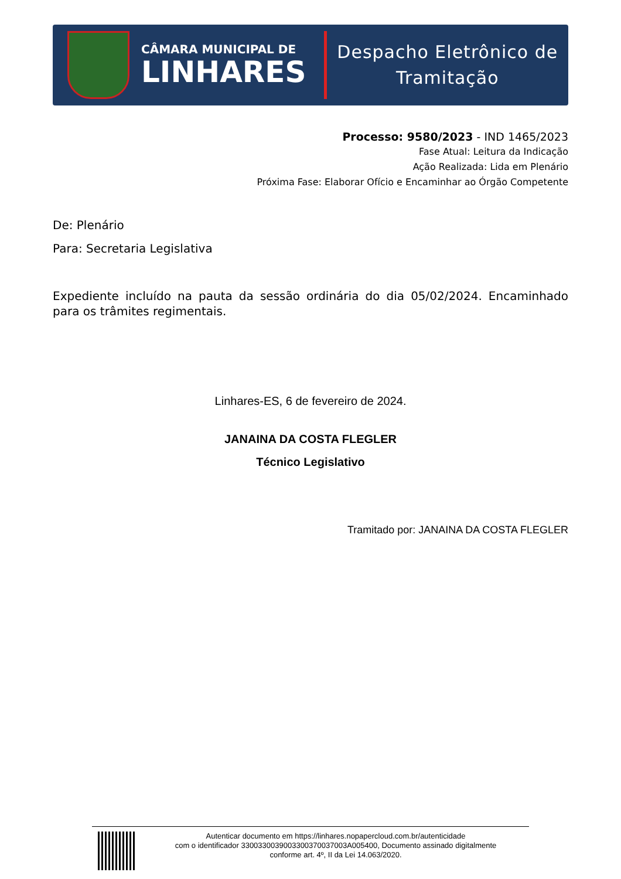CÂMARA MUNICIPAL DE
LINHARES
Despacho Eletrônico de
Tramitação
Processo: 9580/2023 - IND 1465/2023
Fase Atual: Leitura da Indicação
Ação Realizada: Lida em Plenário
Próxima Fase: Elaborar Ofício e Encaminhar ao Órgão Competente
De: Plenário
Para: Secretaria Legislativa
Expediente incluído na pauta da sessão ordinária do dia 05/02/2024. Encaminhado para os trâmites regimentais.
Linhares-ES, 6 de fevereiro de 2024.
JANAINA DA COSTA FLEGLER
Técnico Legislativo
Tramitado por: JANAINA DA COSTA FLEGLER
Autenticar documento em https://linhares.nopapercloud.com.br/autenticidade
com o identificador 3300330039003300370037003A005400, Documento assinado digitalmente
conforme art. 4º, II da Lei 14.063/2020.